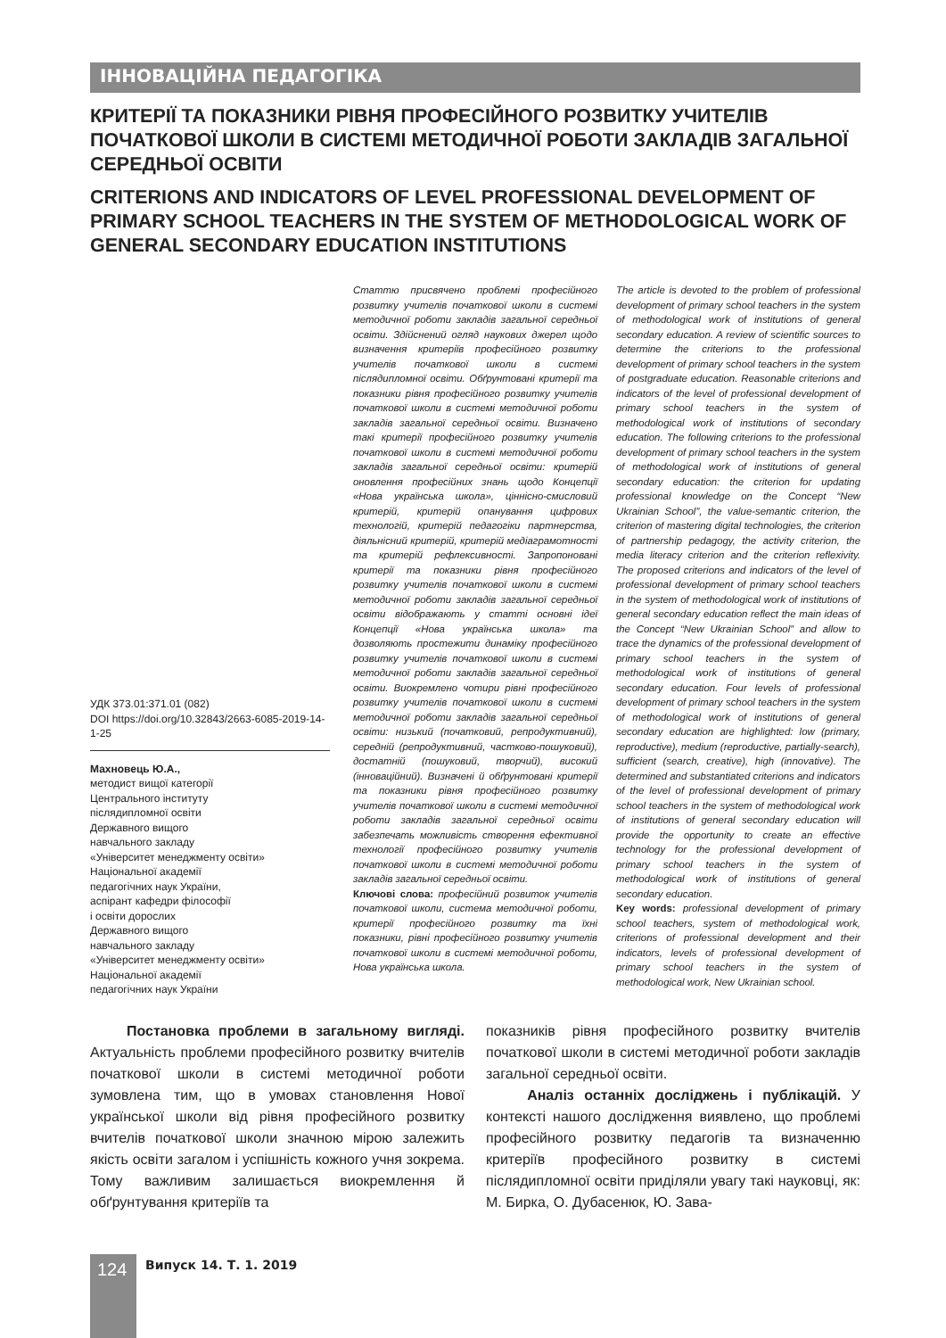ІННОВАЦІЙНА ПЕДАГОГІКА
КРИТЕРІЇ ТА ПОКАЗНИКИ РІВНЯ ПРОФЕСІЙНОГО РОЗВИТКУ УЧИТЕЛІВ ПОЧАТКОВОЇ ШКОЛИ В СИСТЕМІ МЕТОДИЧНОЇ РОБОТИ ЗАКЛАДІВ ЗАГАЛЬНОЇ СЕРЕДНЬОЇ ОСВІТИ
CRITERIONS AND INDICATORS OF LEVEL PROFESSIONAL DEVELOPMENT OF PRIMARY SCHOOL TEACHERS IN THE SYSTEM OF METHODOLOGICAL WORK OF GENERAL SECONDARY EDUCATION INSTITUTIONS
УДК 373.01:371.01 (082)
DOI https://doi.org/10.32843/2663-6085-2019-14-1-25
Махновець Ю.А.,
методист вищої категорії
Центрального інституту
післядипломної освіти
Державного вищого
навчального закладу
«Університет менеджменту освіти»
Національної академії
педагогічних наук України,
аспірант кафедри філософії
і освіти дорослих
Державного вищого
навчального закладу
«Університет менеджменту освіти»
Національної академії
педагогічних наук України
Статтю присвячено проблемі професійного розвитку учителів початкової школи в системі методичної роботи закладів загальної середньої освіти. Здійснений огляд наукових джерел щодо визначення критеріїв професійного розвитку учителів початкової школи в системі післядипломної освіти. Обґрунтовані критерії та показники рівня професійного розвитку учителів початкової школи в системі методичної роботи закладів загальної середньої освіти. Визначено такі критерії професійного розвитку учителів початкової школи в системі методичної роботи закладів загальної середньої освіти: критерій оновлення професійних знань щодо Концепції «Нова українська школа», ціннісно-смисловий критерій, критерій опанування цифрових технологій, критерій педагогіки партнерства, діяльнісний критерій, критерій медіаграмотності та критерій рефлексивності. Запропоновані критерії та показники рівня професійного розвитку учителів початкової школи в системі методичної роботи закладів загальної середньої освіти відображають у статті основні ідеї Концепції «Нова українська школа» та дозволяють простежити динаміку професійного розвитку учителів початкової школи в системі методичної роботи закладів загальної середньої освіти. Виокремлено чотири рівні професійного розвитку учителів початкової школи в системі методичної роботи закладів загальної середньої освіти: низький (початковий, репродуктивний), середній (репродуктивний, частково-пошуковий), достатній (пошуковий, творчий), високий (інноваційний). Визначені й обґрунтовані критерії та показники рівня професійного розвитку учителів початкової школи в системі методичної роботи закладів загальної середньої освіти забезпечать можливість створення ефективної технології професійного розвитку учителів початкової школи в системі методичної роботи закладів загальної середньої освіти.
Ключові слова: професійний розвиток учителів початкової школи, система методичної роботи, критерії професійного розвитку та їхні показники, рівні професійного розвитку учителів початкової школи в системі методичної роботи, Нова українська школа.
The article is devoted to the problem of professional development of primary school teachers in the system of methodological work of institutions of general secondary education. A review of scientific sources to determine the criterions to the professional development of primary school teachers in the system of postgraduate education. Reasonable criterions and indicators of the level of professional development of primary school teachers in the system of methodological work of institutions of secondary education. The following criterions to the professional development of primary school teachers in the system of methodological work of institutions of general secondary education: the criterion for updating professional knowledge on the Concept “New Ukrainian School”, the value-semantic criterion, the criterion of mastering digital technologies, the criterion of partnership pedagogy, the activity criterion, the media literacy criterion and the criterion reflexivity. The proposed criterions and indicators of the level of professional development of primary school teachers in the system of methodological work of institutions of general secondary education reflect the main ideas of the Concept “New Ukrainian School” and allow to trace the dynamics of the professional development of primary school teachers in the system of methodological work of institutions of general secondary education. Four levels of professional development of primary school teachers in the system of methodological work of institutions of general secondary education are highlighted: low (primary, reproductive), medium (reproductive, partially-search), sufficient (search, creative), high (innovative). The determined and substantiated criterions and indicators of the level of professional development of primary school teachers in the system of methodological work of institutions of general secondary education will provide the opportunity to create an effective technology for the professional development of primary school teachers in the system of methodological work of institutions of general secondary education.
Key words: professional development of primary school teachers, system of methodological work, criterions of professional development and their indicators, levels of professional development of primary school teachers in the system of methodological work, New Ukrainian school.
Постановка проблеми в загальному вигляді. Актуальність проблеми професійного розвитку вчителів початкової школи в системі методичної роботи зумовлена тим, що в умовах становлення Нової української школи від рівня професійного розвитку вчителів початкової школи значною мірою залежить якість освіти загалом і успішність кожного учня зокрема. Тому важливим залишається виокремлення й обґрунтування критеріїв та
показників рівня професійного розвитку вчителів початкової школи в системі методичної роботи закладів загальної середньої освіти.
Аналіз останніх досліджень і публікацій. У контексті нашого дослідження виявлено, що проблемі професійного розвитку педагогів та визначенню критеріїв професійного розвитку в системі післядипломної освіти приділяли увагу такі науковці, як: М. Бирка, О. Дубасенюк, Ю. Зава-
124 Випуск 14. Т. 1. 2019